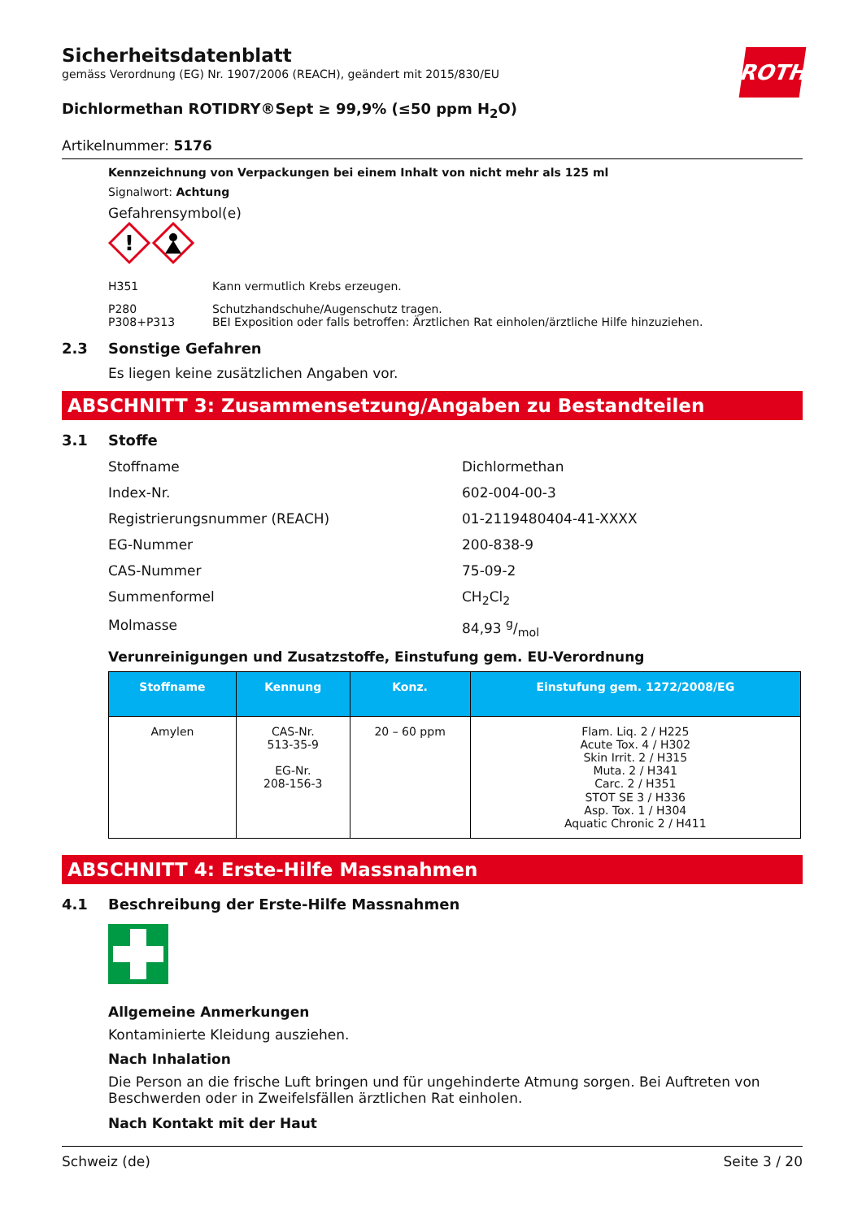Sicherheitsdatenblatt
gemäss Verordnung (EG) Nr. 1907/2006 (REACH), geändert mit 2015/830/EU
ROTH
Dichlormethan ROTIDRY®Sept ≥ 99,9% (≤50 ppm H<sub>2</sub>O)
Artikelnummer: 5176
Kennzeichnung von Verpackungen bei einem Inhalt von nicht mehr als 125 ml
Signalwort: Achtung
Gefahrensymbol(e)
!
H351 Kann vermutlich Krebs erzeugen.
P280
P308+P313 Schutzhandschuhe/Augenschutz tragen.
BEI Exposition oder falls betroffen: Ärztlichen Rat einholen/ärztliche Hilfe hinzuziehen.
2.3 Sonstige Gefahren
Es liegen keine zusätzlichen Angaben vor.
ABSCHNITT 3: Zusammensetzung/Angaben zu Bestandteilen
3.1 Stoffe
Stoffname Dichlormethan
Index-Nr. 602-004-00-3
Registrierungsnummer (REACH) 01-2119480404-41-XXXX
EG-Nummer 200-838-9
CAS-Nummer 75-09-2
Summenformel CH<sub>2</sub>Cl<sub>2</sub>
Molmasse 84,93 g/mol
Verunreinigungen und Zusatzstoffe, Einstufung gem. EU-Verordnung
| Stoffname | Kennung | Konz. | Einstufung gem. 1272/2008/EG |
| --- | --- | --- | --- |
| Amylen | CAS-Nr. 513-35-9 EG-Nr. 208-156-3 | 20 – 60 ppm | Flam. Liq. 2 / H225 Acute Tox. 4 / H302 Skin Irrit. 2 / H315 Muta. 2 / H341 Carc. 2 / H351 STOT SE 3 / H336 Asp. Tox. 1 / H304 Aquatic Chronic 2 / H411 |
ABSCHNITT 4: Erste-Hilfe Massnahmen
4.1 Beschreibung der Erste-Hilfe Massnahmen
Allgemeine Anmerkungen
Kontaminierte Kleidung ausziehen.
Nach Inhalation
Die Person an die frische Luft bringen und für ungehinderte Atmung sorgen. Bei Auftreten von Beschwerden oder in Zweifelsfällen ärztlichen Rat einholen.
Nach Kontakt mit der Haut
Schweiz (de) Seite 3 / 20